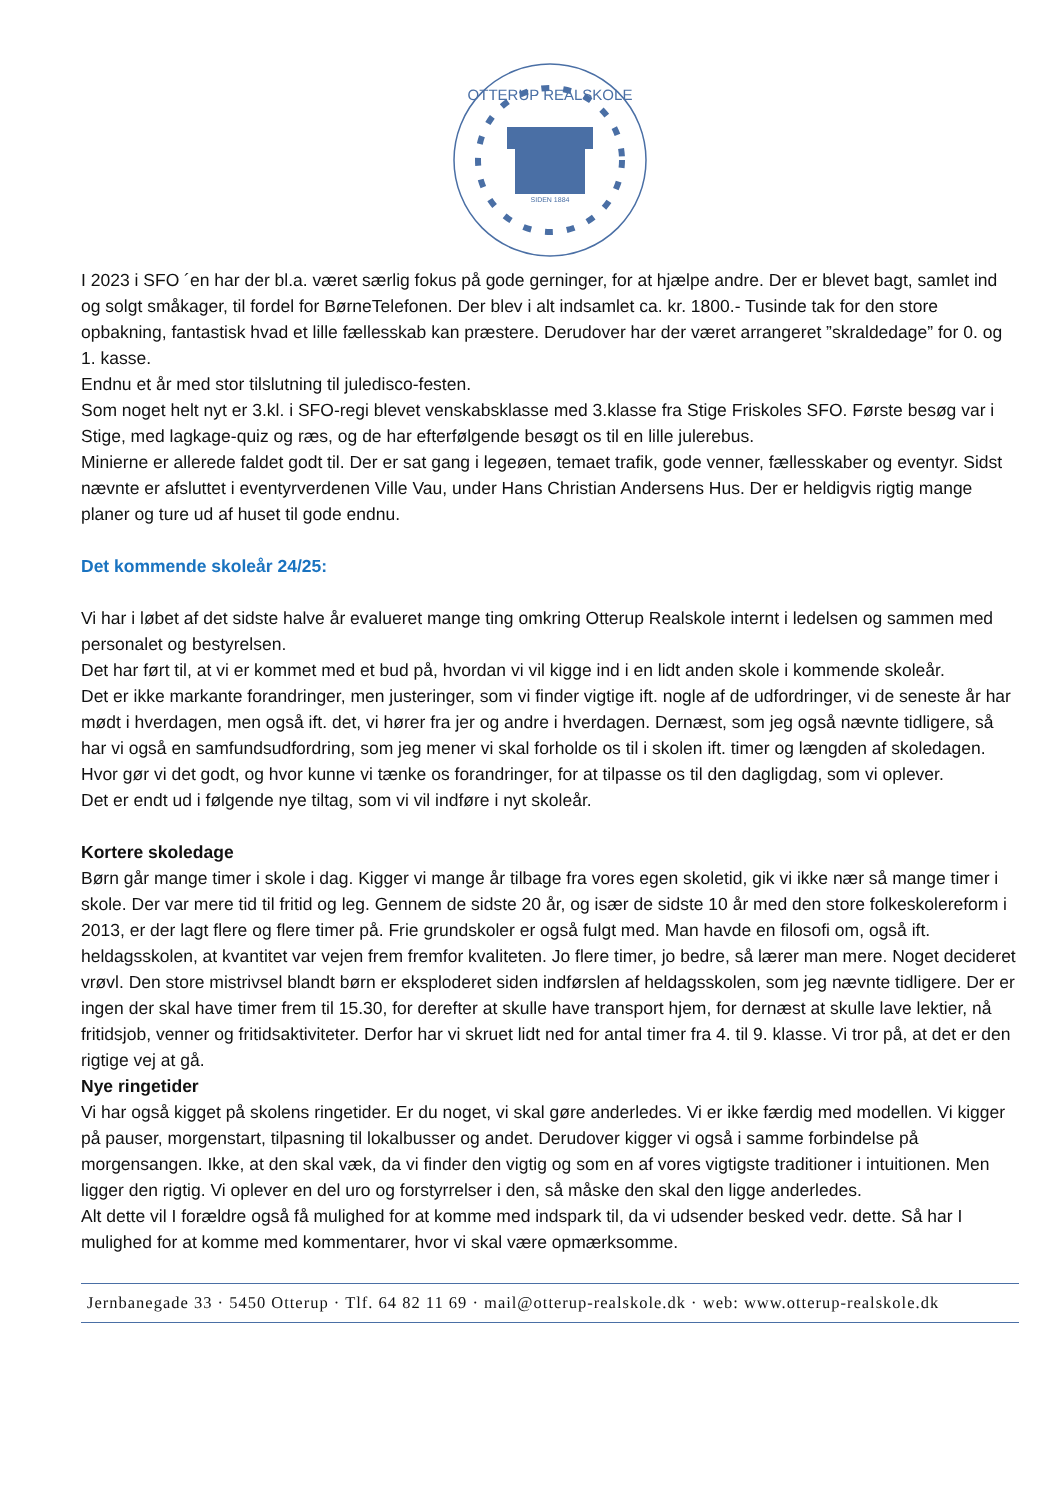OTTERUP REALSKOLE
SIDEN 1884
I 2023 i SFO ´en har der bl.a. været særlig fokus på gode gerninger, for at hjælpe andre. Der er blevet bagt, samlet ind og solgt småkager, til fordel for BørneTelefonen. Der blev i alt indsamlet ca. kr. 1800.- Tusinde tak for den store opbakning, fantastisk hvad et lille fællesskab kan præstere. Derudover har der været arrangeret ”skraldedage” for 0. og 1. kasse.
Endnu et år med stor tilslutning til juledisco-festen.
Som noget helt nyt er 3.kl. i SFO-regi blevet venskabsklasse med 3.klasse fra Stige Friskoles SFO. Første besøg var i Stige, med lagkage-quiz og ræs, og de har efterfølgende besøgt os til en lille julerebus.
Minierne er allerede faldet godt til. Der er sat gang i legeøen, temaet trafik, gode venner, fællesskaber og eventyr. Sidst nævnte er afsluttet i eventyrverdenen Ville Vau, under Hans Christian Andersens Hus. Der er heldigvis rigtig mange planer og ture ud af huset til gode endnu.
Det kommende skoleår 24/25:
Vi har i løbet af det sidste halve år evalueret mange ting omkring Otterup Realskole internt i ledelsen og sammen med personalet og bestyrelsen.
Det har ført til, at vi er kommet med et bud på, hvordan vi vil kigge ind i en lidt anden skole i kommende skoleår.
Det er ikke markante forandringer, men justeringer, som vi finder vigtige ift. nogle af de udfordringer, vi de seneste år har mødt i hverdagen, men også ift. det, vi hører fra jer og andre i hverdagen. Dernæst, som jeg også nævnte tidligere, så har vi også en samfundsudfordring, som jeg mener vi skal forholde os til i skolen ift. timer og længden af skoledagen.
Hvor gør vi det godt, og hvor kunne vi tænke os forandringer, for at tilpasse os til den dagligdag, som vi oplever.
Det er endt ud i følgende nye tiltag, som vi vil indføre i nyt skoleår.
Kortere skoledage
Børn går mange timer i skole i dag. Kigger vi mange år tilbage fra vores egen skoletid, gik vi ikke nær så mange timer i skole. Der var mere tid til fritid og leg. Gennem de sidste 20 år, og især de sidste 10 år med den store folkeskolereform i 2013, er der lagt flere og flere timer på. Frie grundskoler er også fulgt med. Man havde en filosofi om, også ift. heldagsskolen, at kvantitet var vejen frem fremfor kvaliteten. Jo flere timer, jo bedre, så lærer man mere. Noget decideret vrøvl. Den store mistrivsel blandt børn er eksploderet siden indførslen af heldagsskolen, som jeg nævnte tidligere. Der er ingen der skal have timer frem til 15.30, for derefter at skulle have transport hjem, for dernæst at skulle lave lektier, nå fritidsjob, venner og fritidsaktiviteter. Derfor har vi skruet lidt ned for antal timer fra 4. til 9. klasse. Vi tror på, at det er den rigtige vej at gå.
Nye ringetider
Vi har også kigget på skolens ringetider. Er du noget, vi skal gøre anderledes. Vi er ikke færdig med modellen. Vi kigger på pauser, morgenstart, tilpasning til lokalbusser og andet. Derudover kigger vi også i samme forbindelse på morgensangen. Ikke, at den skal væk, da vi finder den vigtig og som en af vores vigtigste traditioner i intuitionen. Men ligger den rigtig. Vi oplever en del uro og forstyrrelser i den, så måske den skal den ligge anderledes.
Alt dette vil I forældre også få mulighed for at komme med indspark til, da vi udsender besked vedr. dette. Så har I mulighed for at komme med kommentarer, hvor vi skal være opmærksomme.
Jernbanegade 33 · 5450 Otterup · Tlf. 64 82 11 69 · mail@otterup-realskole.dk · web: www.otterup-realskole.dk